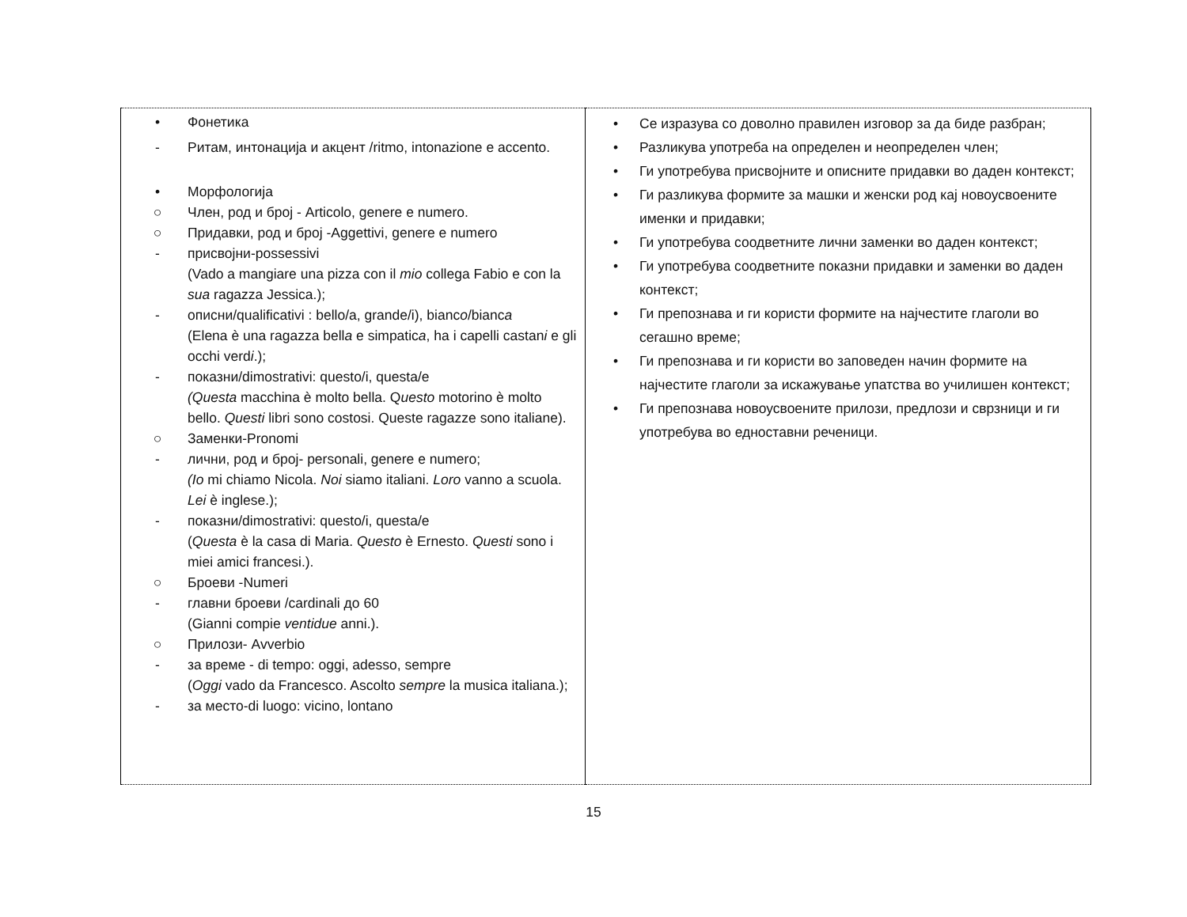| • Фонетика - Ритам, интонација и акцент /ritmo, intonazione e accento. • Морфологија ○ Член, род и број - Articolo, genere e numero. ○ Придавки, род и број -Aggettivi, genere e numero - присвојни-possessivi (Vado a mangiare una pizza con il mio collega Fabio e con la sua ragazza Jessica.); - описни/qualificativi : bello/a, grande/i), bianc o /bianc a (Elena è una ragazza bell a e simpatic a , ha i capelli castan i e gli occhi verd i .); - показни/dimostrativi: questo/i, questa/e (Questa macchina è molto bella. Q uesto motorino è molto bello. Questi libri sono costosi. Queste ragazze sono italiane). ○ Заменки-Pronomi - лични, род и број- personali, genere e numero; (Io mi chiamo Nicola. Noi siamo italiani. Loro vanno a scuola. Lei è inglese.); - показни/dimostrativi: questo/i, questa/e ( Questa è la casa di Maria. Questo è Ernesto. Questi sono i miei amici francesi.). ○ Броеви -Numeri - главни броеви /cardinali до 60 (Gianni compie ventidue anni.). ○ Прилози- Avverbio - за време - di tempo: oggi, adesso, sempre ( Oggi vado da Francesco. Ascolto sempre la musica italiana.); - за место-di luogo: vicino, lontano | • Се изразува со доволно правилен изговор за да биде разбран; • Разликува употреба на определен и неопределен член; • Ги употребува присвојните и описните придавки во даден контекст; • Ги разликува формите за машки и женски род кај новоусвоените именки и придавки; • Ги употребува соодветните лични заменки во даден контекст; • Ги употребува соодветните показни придавки и заменки во даден контекст; • Ги препознава и ги користи формите на најчестите глаголи во сегашно време; • Ги препознава и ги користи во заповеден начин формите на најчестите глаголи за искажување упатства во училишен контекст; • Ги препознава новоусвоените прилози, предлози и сврзници и ги употребува во едноставни реченици. |
15